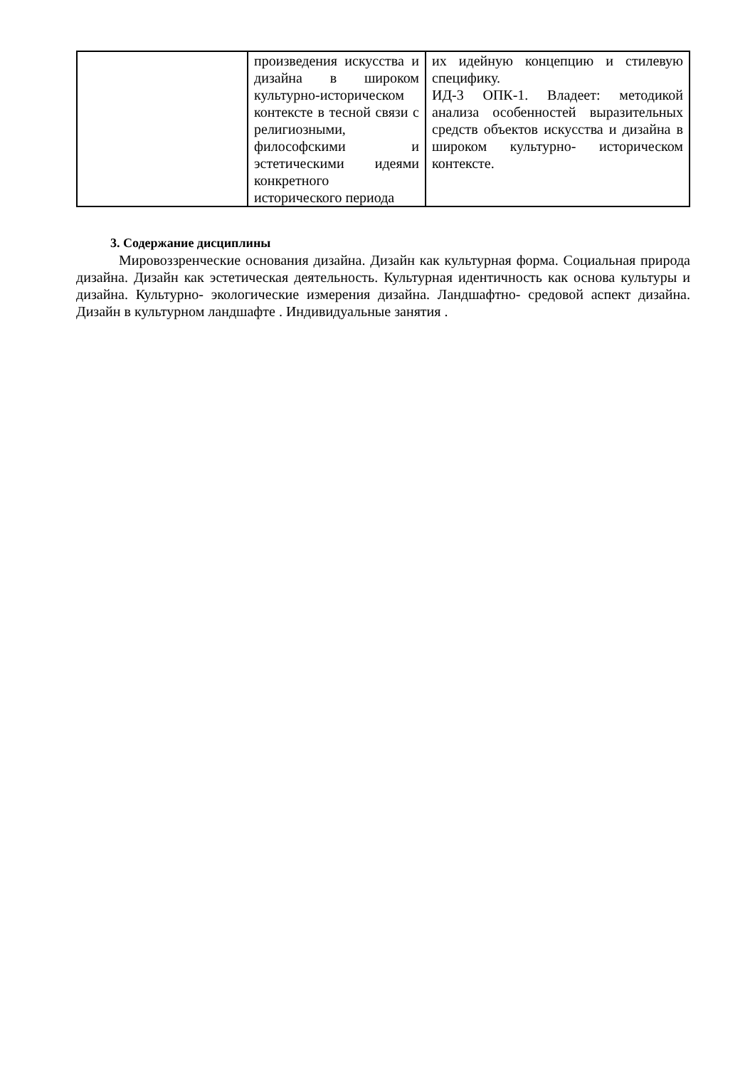| | произведения искусства и дизайна в широком культурно-историческом контексте в тесной связи с религиозными, философскими и эстетическими идеями конкретного исторического периода | их идейную концепцию и стилевую специфику. ИД-3 ОПК-1. Владеет: методикой анализа особенностей выразительных средств объектов искусства и дизайна в широком культурно- историческом контексте. |
3. Содержание дисциплины
Мировоззренческие основания дизайна. Дизайн как культурная форма. Социальная природа дизайна. Дизайн как эстетическая деятельность. Культурная идентичность как основа культуры и дизайна. Культурно- экологические измерения дизайна. Ландшафтно- средовой аспект дизайна. Дизайн в культурном ландшафте . Индивидуальные занятия .